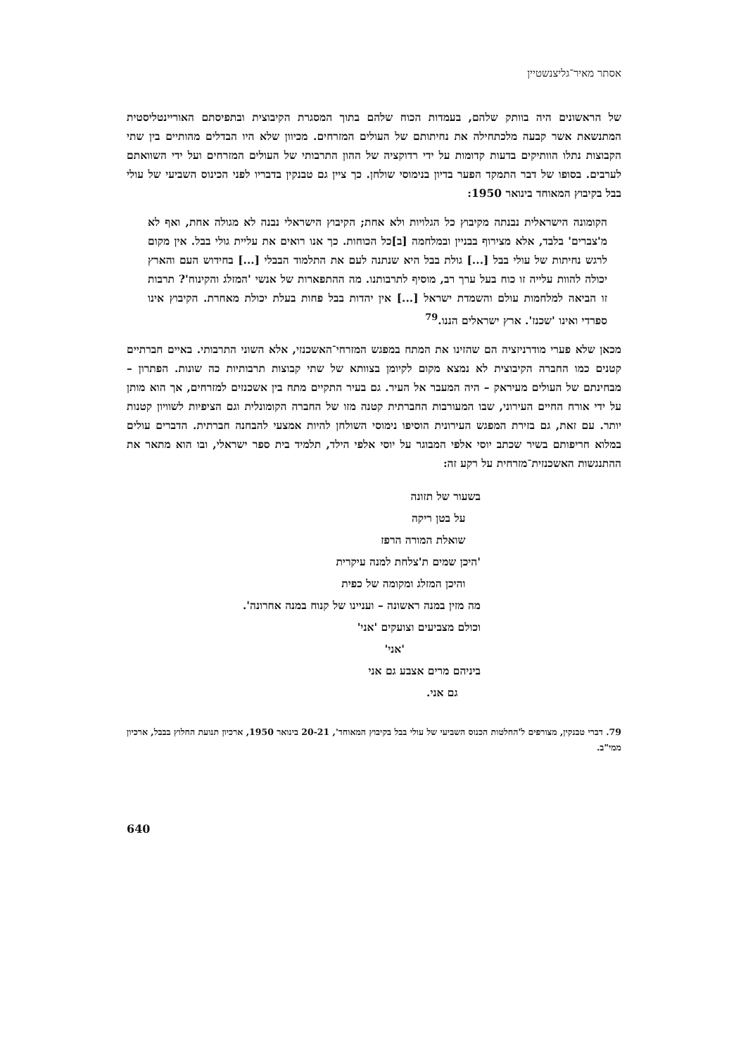אסתר מאיר־גליצנשטיין
של הראשונים היה בוותק שלהם, בעמדות הכוח שלהם בתוך המסגרת הקיבוצית ובתפיסתם האוריינטליסטית המתנשאת אשר קבעה מלכתחילה את נחיתותם של העולים המזרחים. מכיוון שלא היו הבדלים מהותיים בין שתי הקבוצות נתלו הוותיקים בדעות קדומות על ידי רדוקציה של ההון התרבותי של העולים המזרחים ועל ידי השוואתם לערבים. בסופו של דבר התמקד הפער בדיון בנימוסי שולחן. כך ציין גם טבנקין בדבריו לפני הכינוס השביעי של עולי בבל בקיבוץ המאוחד בינואר 1950:
הקומונה הישראלית נבנתה מקיבוץ כל הגלויות ולא אחת; הקיבוץ הישראלי נבנה לא מגולה אחת, ואף לא מ'צברים' בלבד, אלא מצירוף בבניין ובמלחמה [ב]כל הכוחות. כך אנו רואים את עליית גולי בבל. אין מקום לרגש נחיתות של עולי בבל [...] גולת בבל היא שנתנה לעם את התלמוד הבבלי [...] בחידוש העם והארץ יכולה להוות עלייה זו כוח בעל ערך רב, מוסיף לתרבותנו. מה ההתפארות של אנשי 'המזלג והקינוח'? תרבות זו הביאה למלחמות עולם והשמדת ישראל [...] אין יהדות בבל פחות בעלת יכולת מאחרת. הקיבוץ אינו ספרדי ואינו 'שכנז'. ארץ ישראלים הננו.<sup>79</sup>
מכאן שלא פערי מודרניזציה הם שהזינו את המתח במפגש המזרחי־האשכנזי, אלא השוני התרבותי. באיים חברתיים קטנים כמו החברה הקיבוצית לא נמצא מקום לקיומן בצוותא של שתי קבוצות תרבותיות כה שונות. הפתרון – מבחינתם של העולים מעיראק – היה המעבר אל העיר. גם בעיר התקיים מתח בין אשכנזים למזרחים, אך הוא מותן על ידי אורח החיים העירוני, שבו המעורבות החברתית קטנה מזו של החברה הקומונלית וגם הציפיות לשוויון קטנות יותר. עם זאת, גם בזירת המפגש העירונית הוסיפו נימוסי השולחן להיות אמצעי להבחנה חברתית. הדברים עולים במלוא חריפותם בשיר שכתב יוסי אלפי המבוגר על יוסי אלפי הילד, תלמיד בית ספר ישראלי, ובו הוא מתאר את ההתנגשות האשכנזית־מזרחית על רקע זה:
בשעור של תזונה
על בטן ריקה
שואלת המורה הרפז
'היכן שמים ת'צלחת למנה עיקרית
והיכן המזלג ומקומה של כפית
מה מזין במנה ראשונה – ועניינו של קנוח במנה אחרונה'.
וכולם מצביעים וצועקים 'אני'
'אני'
ביניהם מרים אצבע גם אני
גם אני.
79. דברי טבנקין, מצורפים ל'החלטות הכנוס השביעי של עולי בבל בקיבוץ המאוחד', 20-21 בינואר 1950, ארכיון תנועת החלוץ בבבל, ארכיון ממי"ב.
640